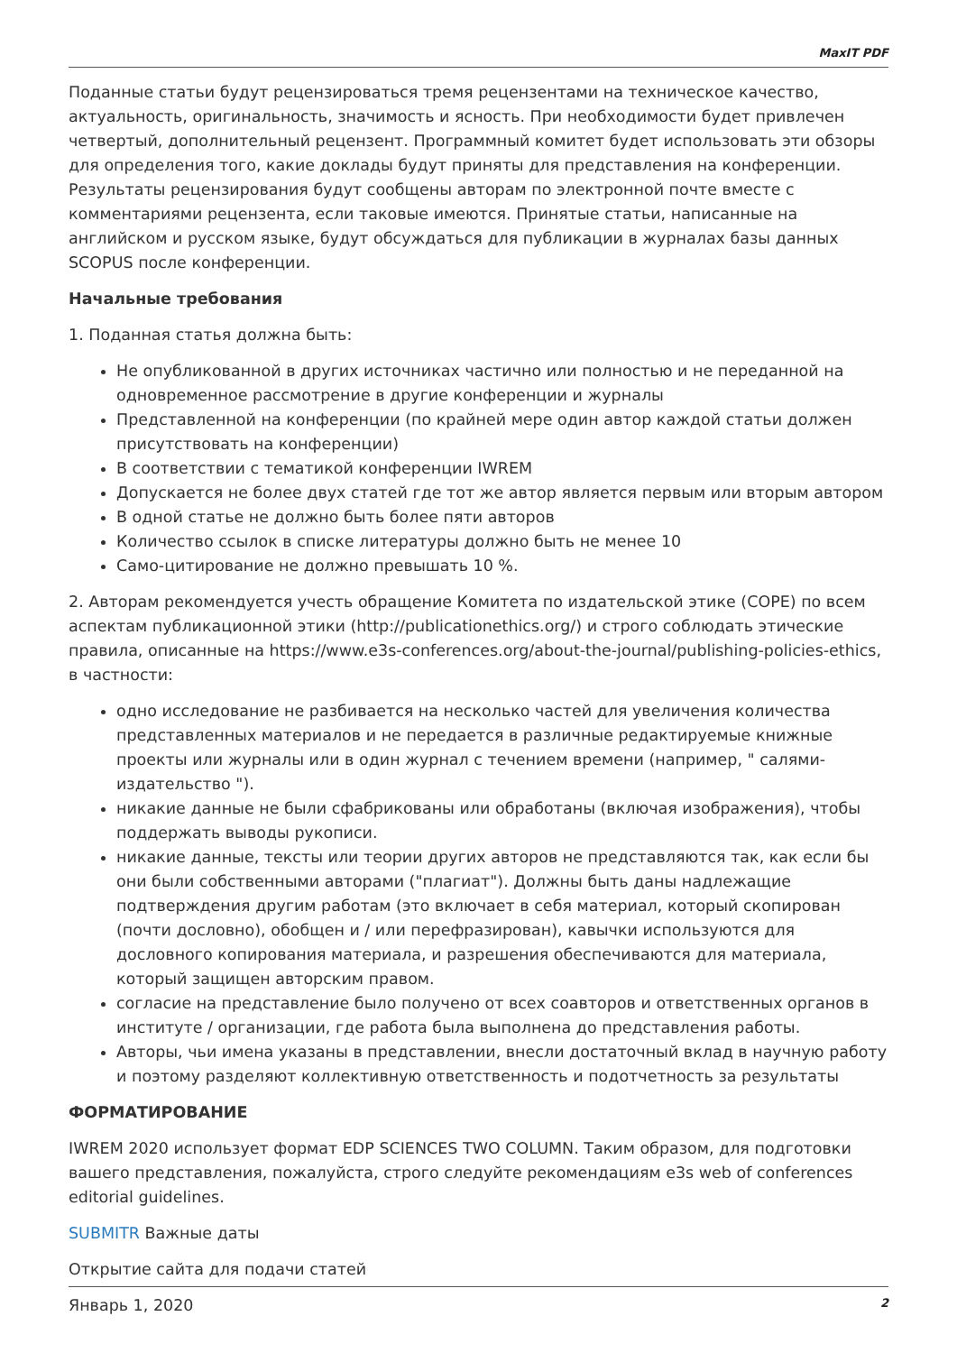MaxIT PDF
Поданные статьи будут рецензироваться тремя рецензентами на техническое качество, актуальность, оригинальность, значимость и ясность. При необходимости будет привлечен четвертый, дополнительный рецензент. Программный комитет будет использовать эти обзоры для определения того, какие доклады будут приняты для представления на конференции. Результаты рецензирования будут сообщены авторам по электронной почте вместе с комментариями рецензента, если таковые имеются. Принятые статьи, написанные на английском и русском языке, будут обсуждаться для публикации в журналах базы данных SCOPUS после конференции.
Начальные требования
1. Поданная статья должна быть:
Не опубликованной в других источниках частично или полностью и не переданной на одновременное рассмотрение в другие конференции и журналы
Представленной на конференции (по крайней мере один автор каждой статьи должен присутствовать на конференции)
В соответствии с тематикой конференции IWREM
Допускается не более двух статей где тот же автор является первым или вторым автором
В одной статье не должно быть более пяти авторов
Количество ссылок в списке литературы должно быть не менее 10
Само-цитирование не должно превышать 10 %.
2. Авторам рекомендуется учесть обращение Комитета по издательской этике (COPE) по всем аспектам публикационной этики (http://publicationethics.org/) и строго соблюдать этические правила, описанные на https://www.e3s-conferences.org/about-the-journal/publishing-policies-ethics, в частности:
одно исследование не разбивается на несколько частей для увеличения количества представленных материалов и не передается в различные редактируемые книжные проекты или журналы или в один журнал с течением времени (например, " салями-издательство ").
никакие данные не были сфабрикованы или обработаны (включая изображения), чтобы поддержать выводы рукописи.
никакие данные, тексты или теории других авторов не представляются так, как если бы они были собственными авторами ("плагиат"). Должны быть даны надлежащие подтверждения другим работам (это включает в себя материал, который скопирован (почти дословно), обобщен и / или перефразирован), кавычки используются для дословного копирования материала, и разрешения обеспечиваются для материала, который защищен авторским правом.
согласие на представление было получено от всех соавторов и ответственных органов в институте / организации, где работа была выполнена до представления работы.
Авторы, чьи имена указаны в представлении, внесли достаточный вклад в научную работу и поэтому разделяют коллективную ответственность и подотчетность за результаты
ФОРМАТИРОВАНИЕ
IWREM 2020 использует формат EDP SCIENCES TWO COLUMN. Таким образом, для подготовки вашего представления, пожалуйста, строго следуйте рекомендациям e3s web of conferences editorial guidelines.
SUBMITR Важные даты
Открытие сайта для подачи статей
Январь 1, 2020
2